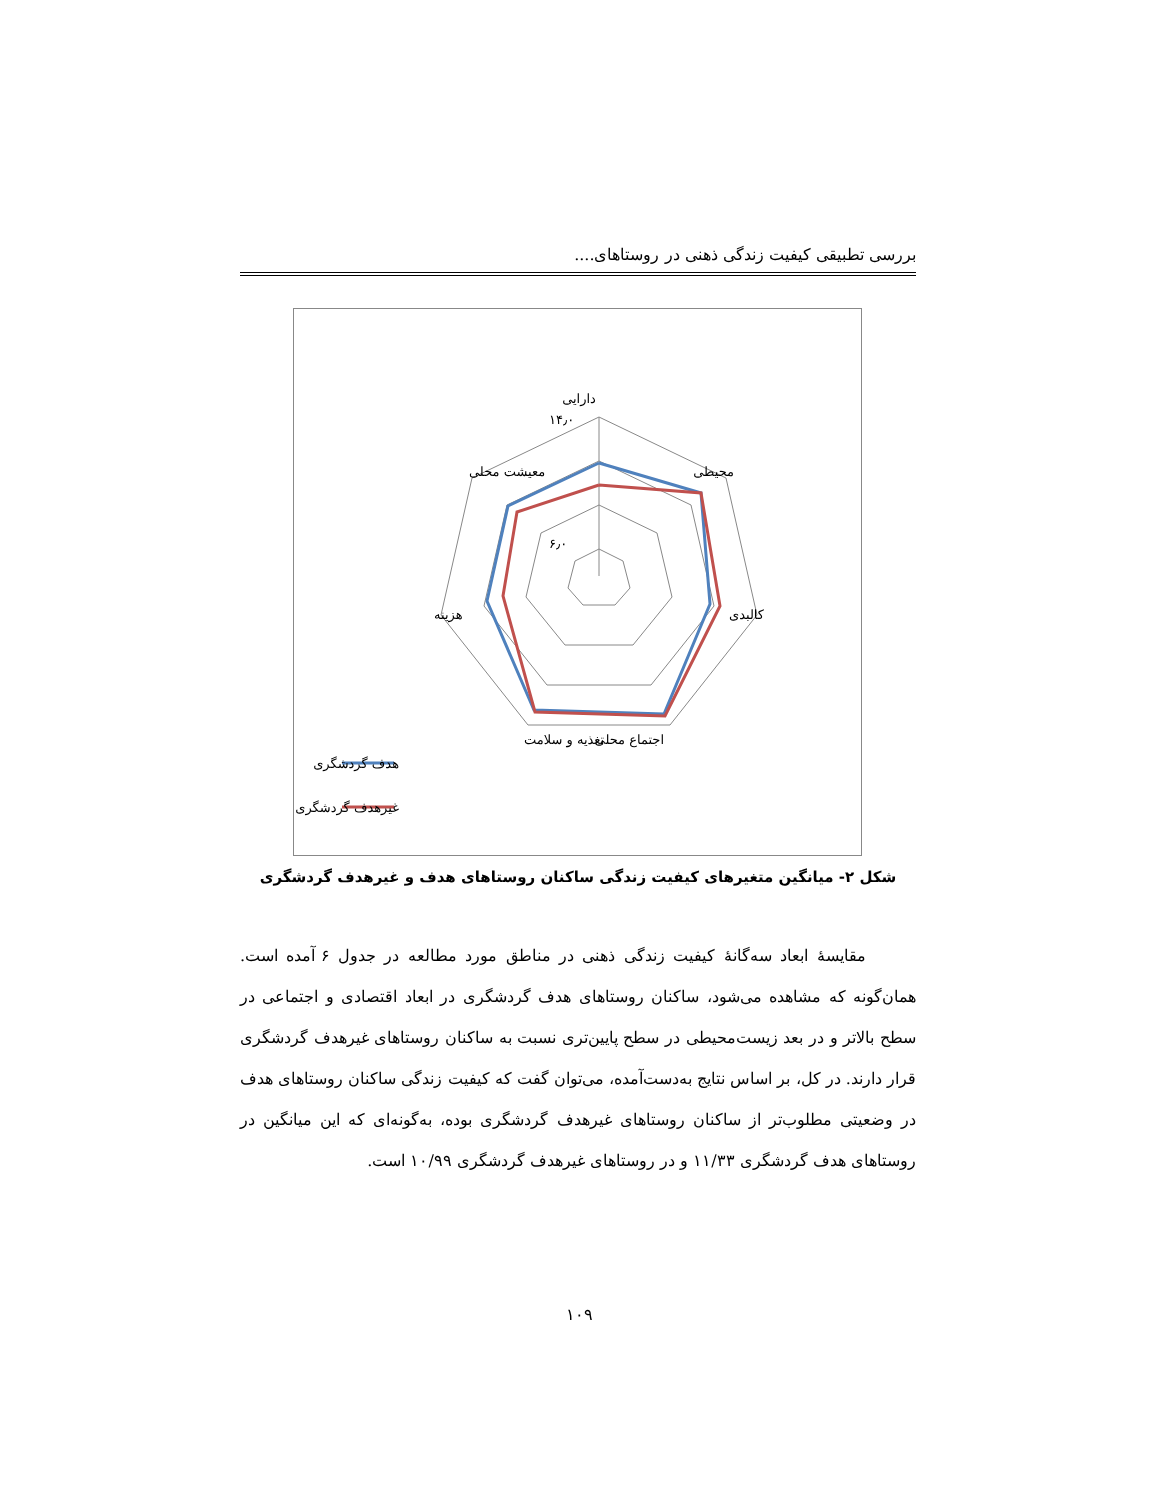بررسی تطبیقی کیفیت زندگی ذهنی در روستاهای....
دارایی
محیطی
کالبدی
اجتماع محلی
تغذیه و سلامت
هزینه
معیشت محلی
۱۴٫۰
۶٫۰
هدف گردشگری
غیرهدف گردشگری
شکل ۲- میانگین متغیرهای کیفیت زندگی ساکنان روستاهای هدف و غیرهدف گردشگری
مقایسهٔ ابعاد سه‌گانهٔ کیفیت زندگی ذهنی در مناطق مورد مطالعه در جدول ۶ آمده است. همان‌گونه که مشاهده می‌شود، ساکنان روستاهای هدف گردشگری در ابعاد اقتصادی و اجتماعی در سطح بالاتر و در بعد زیست‌محیطی در سطح پایین‌تری نسبت به ساکنان روستاهای غیرهدف گردشگری قرار دارند. در کل، بر اساس نتایج به‌دست‌آمده، می‌توان گفت که کیفیت زندگی ساکنان روستاهای هدف در وضعیتی مطلوب‌تر از ساکنان روستاهای غیرهدف گردشگری بوده، به‌گونه‌ای که این میانگین در روستاهای هدف گردشگری ۱۱/۳۳ و در روستاهای غیرهدف گردشگری ۱۰/۹۹ است.
۱۰۹